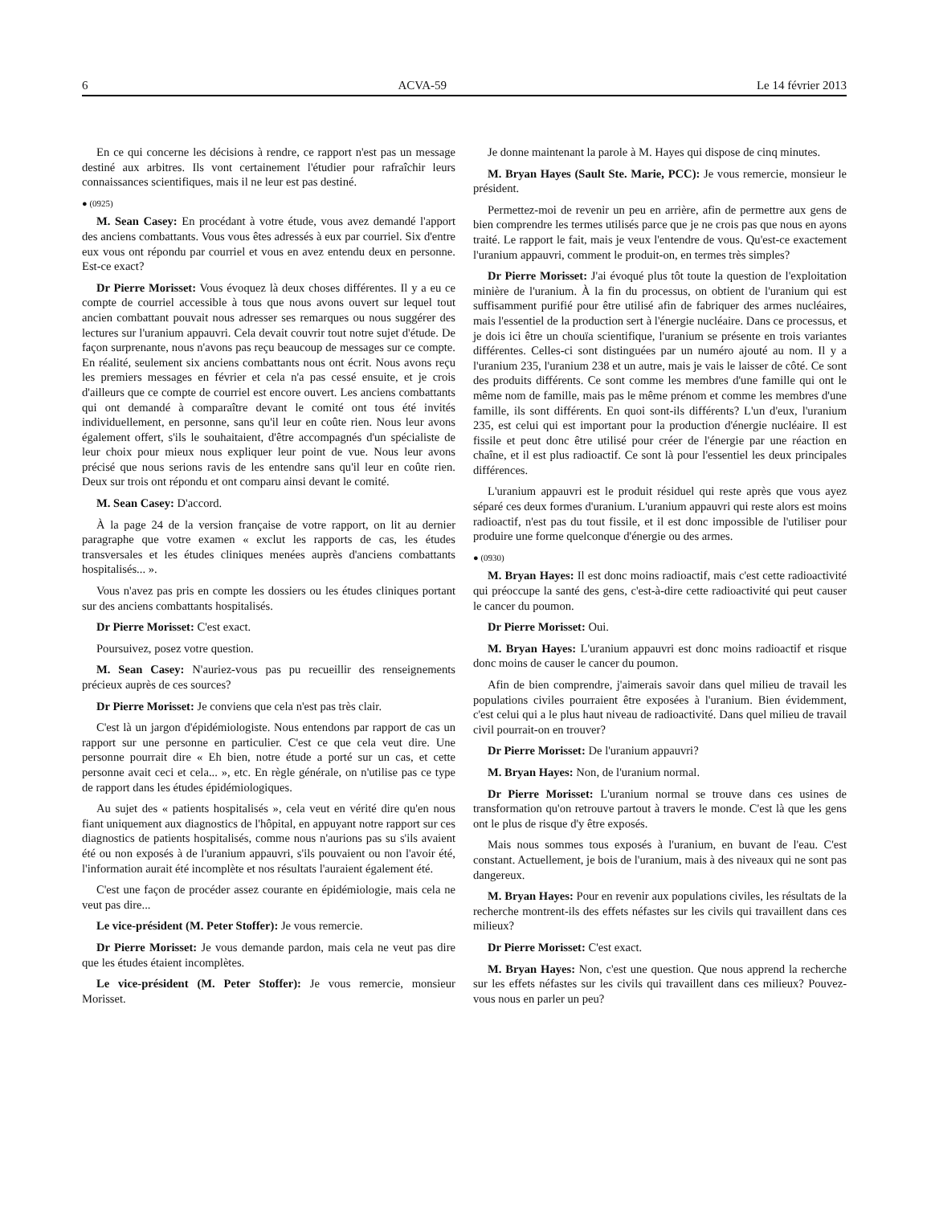6 ACVA-59 Le 14 février 2013
En ce qui concerne les décisions à rendre, ce rapport n'est pas un message destiné aux arbitres. Ils vont certainement l'étudier pour rafraîchir leurs connaissances scientifiques, mais il ne leur est pas destiné.
● (0925)
M. Sean Casey: En procédant à votre étude, vous avez demandé l'apport des anciens combattants. Vous vous êtes adressés à eux par courriel. Six d'entre eux vous ont répondu par courriel et vous en avez entendu deux en personne. Est-ce exact?
Dr Pierre Morisset: Vous évoquez là deux choses différentes. Il y a eu ce compte de courriel accessible à tous que nous avons ouvert sur lequel tout ancien combattant pouvait nous adresser ses remarques ou nous suggérer des lectures sur l'uranium appauvri. Cela devait couvrir tout notre sujet d'étude. De façon surprenante, nous n'avons pas reçu beaucoup de messages sur ce compte. En réalité, seulement six anciens combattants nous ont écrit. Nous avons reçu les premiers messages en février et cela n'a pas cessé ensuite, et je crois d'ailleurs que ce compte de courriel est encore ouvert. Les anciens combattants qui ont demandé à comparaître devant le comité ont tous été invités individuellement, en personne, sans qu'il leur en coûte rien. Nous leur avons également offert, s'ils le souhaitaient, d'être accompagnés d'un spécialiste de leur choix pour mieux nous expliquer leur point de vue. Nous leur avons précisé que nous serions ravis de les entendre sans qu'il leur en coûte rien. Deux sur trois ont répondu et ont comparu ainsi devant le comité.
M. Sean Casey: D'accord.
À la page 24 de la version française de votre rapport, on lit au dernier paragraphe que votre examen « exclut les rapports de cas, les études transversales et les études cliniques menées auprès d'anciens combattants hospitalisés... ».
Vous n'avez pas pris en compte les dossiers ou les études cliniques portant sur des anciens combattants hospitalisés.
Dr Pierre Morisset: C'est exact.
Poursuivez, posez votre question.
M. Sean Casey: N'auriez-vous pas pu recueillir des renseignements précieux auprès de ces sources?
Dr Pierre Morisset: Je conviens que cela n'est pas très clair.
C'est là un jargon d'épidémiologiste. Nous entendons par rapport de cas un rapport sur une personne en particulier. C'est ce que cela veut dire. Une personne pourrait dire « Eh bien, notre étude a porté sur un cas, et cette personne avait ceci et cela... », etc. En règle générale, on n'utilise pas ce type de rapport dans les études épidémiologiques.
Au sujet des « patients hospitalisés », cela veut en vérité dire qu'en nous fiant uniquement aux diagnostics de l'hôpital, en appuyant notre rapport sur ces diagnostics de patients hospitalisés, comme nous n'aurions pas su s'ils avaient été ou non exposés à de l'uranium appauvri, s'ils pouvaient ou non l'avoir été, l'information aurait été incomplète et nos résultats l'auraient également été.
C'est une façon de procéder assez courante en épidémiologie, mais cela ne veut pas dire...
Le vice-président (M. Peter Stoffer): Je vous remercie.
Dr Pierre Morisset: Je vous demande pardon, mais cela ne veut pas dire que les études étaient incomplètes.
Le vice-président (M. Peter Stoffer): Je vous remercie, monsieur Morisset.
Je donne maintenant la parole à M. Hayes qui dispose de cinq minutes.
M. Bryan Hayes (Sault Ste. Marie, PCC): Je vous remercie, monsieur le président.
Permettez-moi de revenir un peu en arrière, afin de permettre aux gens de bien comprendre les termes utilisés parce que je ne crois pas que nous en ayons traité. Le rapport le fait, mais je veux l'entendre de vous. Qu'est-ce exactement l'uranium appauvri, comment le produit-on, en termes très simples?
Dr Pierre Morisset: J'ai évoqué plus tôt toute la question de l'exploitation minière de l'uranium. À la fin du processus, on obtient de l'uranium qui est suffisamment purifié pour être utilisé afin de fabriquer des armes nucléaires, mais l'essentiel de la production sert à l'énergie nucléaire. Dans ce processus, et je dois ici être un chouïa scientifique, l'uranium se présente en trois variantes différentes. Celles-ci sont distinguées par un numéro ajouté au nom. Il y a l'uranium 235, l'uranium 238 et un autre, mais je vais le laisser de côté. Ce sont des produits différents. Ce sont comme les membres d'une famille qui ont le même nom de famille, mais pas le même prénom et comme les membres d'une famille, ils sont différents. En quoi sont-ils différents? L'un d'eux, l'uranium 235, est celui qui est important pour la production d'énergie nucléaire. Il est fissile et peut donc être utilisé pour créer de l'énergie par une réaction en chaîne, et il est plus radioactif. Ce sont là pour l'essentiel les deux principales différences.
L'uranium appauvri est le produit résiduel qui reste après que vous ayez séparé ces deux formes d'uranium. L'uranium appauvri qui reste alors est moins radioactif, n'est pas du tout fissile, et il est donc impossible de l'utiliser pour produire une forme quelconque d'énergie ou des armes.
● (0930)
M. Bryan Hayes: Il est donc moins radioactif, mais c'est cette radioactivité qui préoccupe la santé des gens, c'est-à-dire cette radioactivité qui peut causer le cancer du poumon.
Dr Pierre Morisset: Oui.
M. Bryan Hayes: L'uranium appauvri est donc moins radioactif et risque donc moins de causer le cancer du poumon.
Afin de bien comprendre, j'aimerais savoir dans quel milieu de travail les populations civiles pourraient être exposées à l'uranium. Bien évidemment, c'est celui qui a le plus haut niveau de radioactivité. Dans quel milieu de travail civil pourrait-on en trouver?
Dr Pierre Morisset: De l'uranium appauvri?
M. Bryan Hayes: Non, de l'uranium normal.
Dr Pierre Morisset: L'uranium normal se trouve dans ces usines de transformation qu'on retrouve partout à travers le monde. C'est là que les gens ont le plus de risque d'y être exposés.
Mais nous sommes tous exposés à l'uranium, en buvant de l'eau. C'est constant. Actuellement, je bois de l'uranium, mais à des niveaux qui ne sont pas dangereux.
M. Bryan Hayes: Pour en revenir aux populations civiles, les résultats de la recherche montrent-ils des effets néfastes sur les civils qui travaillent dans ces milieux?
Dr Pierre Morisset: C'est exact.
M. Bryan Hayes: Non, c'est une question. Que nous apprend la recherche sur les effets néfastes sur les civils qui travaillent dans ces milieux? Pouvez-vous nous en parler un peu?